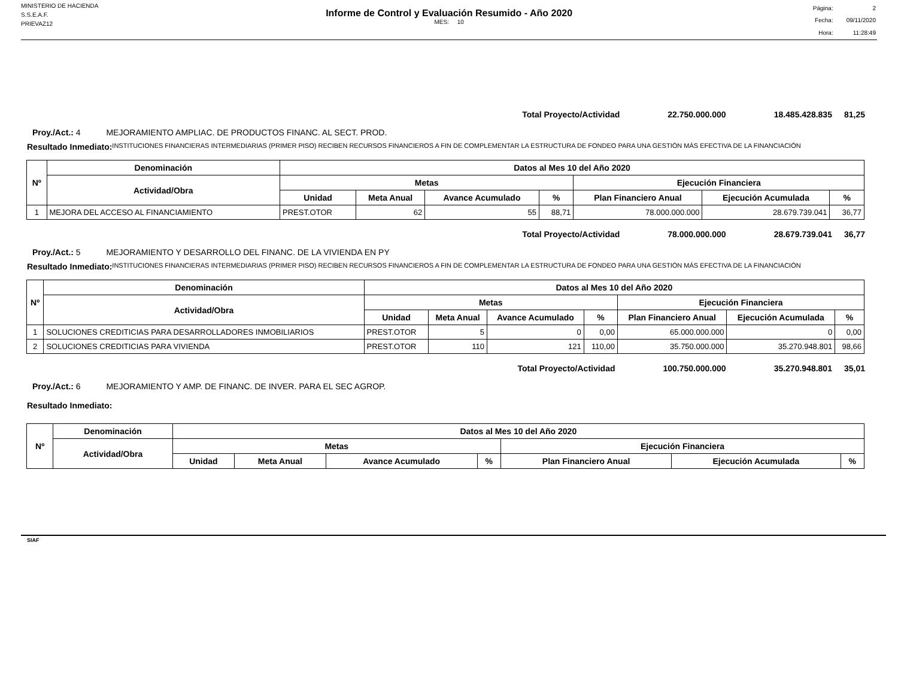MINISTERIO DE HACIENDA
S.S.E.A.F.
PRIEVAZ12
Informe de Control y Evaluación Resumido - Año 2020
MES: 10
| Página: | 2 |
| Fecha: | 09/11/2020 |
| Hora: | 11:28:49 |
Total Proyecto/Actividad 22.750.000.000 18.485.428.835 81,25
Proy./Act.: 4 MEJORAMIENTO AMPLIAC. DE PRODUCTOS FINANC. AL SECT. PROD.
Resultado Inmediato:
INSTITUCIONES FINANCIERAS INTERMEDIARIAS (PRIMER PISO) RECIBEN RECURSOS FINANCIEROS A FIN DE COMPLEMENTAR LA ESTRUCTURA DE FONDEO PARA UNA GESTIÓN MÁS EFECTIVA DE LA FINANCIACIÓN
| Nº | Denominación | Datos al Mes 10 del Año 2020 | | | | | | |
| --- | --- | --- | --- | --- | --- | --- | --- | --- |
| | Actividad/Obra | Metas | | | | Ejecución Financiera | | |
| | | Unidad | Meta Anual | Avance Acumulado | % | Plan Financiero Anual | Ejecución Acumulada | % |
| 1 | MEJORA DEL ACCESO AL FINANCIAMIENTO | PREST.OTOR | 62 | 55 | 88,71 | 78.000.000.000 | 28.679.739.041 | 36,77 |
Total Proyecto/Actividad 78.000.000.000 28.679.739.041 36,77
Proy./Act.: 5 MEJORAMIENTO Y DESARROLLO DEL FINANC. DE LA VIVIENDA EN PY
Resultado Inmediato:
INSTITUCIONES FINANCIERAS INTERMEDIARIAS (PRIMER PISO) RECIBEN RECURSOS FINANCIEROS A FIN DE COMPLEMENTAR LA ESTRUCTURA DE FONDEO PARA UNA GESTIÓN MÁS EFECTIVA DE LA FINANCIACIÓN
| Nº | Denominación | Datos al Mes 10 del Año 2020 | | | | | | |
| --- | --- | --- | --- | --- | --- | --- | --- | --- |
| | Actividad/Obra | Metas | | | | Ejecución Financiera | | |
| | | Unidad | Meta Anual | Avance Acumulado | % | Plan Financiero Anual | Ejecución Acumulada | % |
| 1 | SOLUCIONES CREDITICIAS PARA DESARROLLADORES INMOBILIARIOS | PREST.OTOR | 5 | 0 | 0,00 | 65.000.000.000 | 0 | 0,00 |
| 2 | SOLUCIONES CREDITICIAS PARA VIVIENDA | PREST.OTOR | 110 | 121 | 110,00 | 35.750.000.000 | 35.270.948.801 | 98,66 |
Total Proyecto/Actividad 100.750.000.000 35.270.948.801 35,01
Proy./Act.: 6 MEJORAMIENTO Y AMP. DE FINANC. DE INVER. PARA EL SEC AGROP.
Resultado Inmediato:
| Nº | Denominación | Datos al Mes 10 del Año 2020 | | | | | | |
| --- | --- | --- | --- | --- | --- | --- | --- | --- |
| | Actividad/Obra | Metas | | | | Ejecución Financiera | | |
| | | Unidad | Meta Anual | Avance Acumulado | % | Plan Financiero Anual | Ejecución Acumulada | % |
SIAF